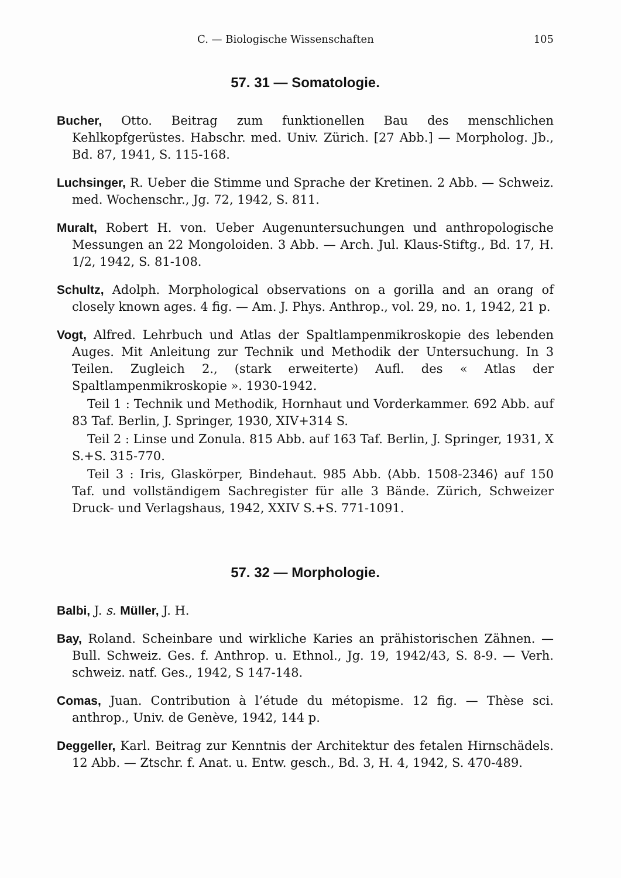C. — Biologische Wissenschaften 105
57. 31 — Somatologie.
Bucher, Otto. Beitrag zum funktionellen Bau des menschlichen Kehlkopfgerüstes. Habschr. med. Univ. Zürich. [27 Abb.] — Morpholog. Jb., Bd. 87, 1941, S. 115-168.
Luchsinger, R. Ueber die Stimme und Sprache der Kretinen. 2 Abb. — Schweiz. med. Wochenschr., Jg. 72, 1942, S. 811.
Muralt, Robert H. von. Ueber Augenuntersuchungen und anthropologische Messungen an 22 Mongoloiden. 3 Abb. — Arch. Jul. Klaus-Stiftg., Bd. 17, H. 1/2, 1942, S. 81-108.
Schultz, Adolph. Morphological observations on a gorilla and an orang of closely known ages. 4 fig. — Am. J. Phys. Anthrop., vol. 29, no. 1, 1942, 21 p.
Vogt, Alfred. Lehrbuch und Atlas der Spaltlampenmikroskopie des lebenden Auges. Mit Anleitung zur Technik und Methodik der Untersuchung. In 3 Teilen. Zugleich 2., (stark erweiterte) Aufl. des « Atlas der Spaltlampenmikroskopie ». 1930-1942.
Teil 1 : Technik und Methodik, Hornhaut und Vorderkammer. 692 Abb. auf 83 Taf. Berlin, J. Springer, 1930, XIV+314 S.
Teil 2 : Linse und Zonula. 815 Abb. auf 163 Taf. Berlin, J. Springer, 1931, X S.+S. 315-770.
Teil 3 : Iris, Glaskörper, Bindehaut. 985 Abb. ⟨Abb. 1508-2346⟩ auf 150 Taf. und vollständigem Sachregister für alle 3 Bände. Zürich, Schweizer Druck- und Verlagshaus, 1942, XXIV S.+S. 771-1091.
57. 32 — Morphologie.
Balbi, J. s. Müller, J. H.
Bay, Roland. Scheinbare und wirkliche Karies an prähistorischen Zähnen. — Bull. Schweiz. Ges. f. Anthrop. u. Ethnol., Jg. 19, 1942/43, S. 8-9. — Verh. schweiz. natf. Ges., 1942, S 147-148.
Comas, Juan. Contribution à l’étude du métopisme. 12 fig. — Thèse sci. anthrop., Univ. de Genève, 1942, 144 p.
Deggeller, Karl. Beitrag zur Kenntnis der Architektur des fetalen Hirnschädels. 12 Abb. — Ztschr. f. Anat. u. Entw. gesch., Bd. 3, H. 4, 1942, S. 470-489.